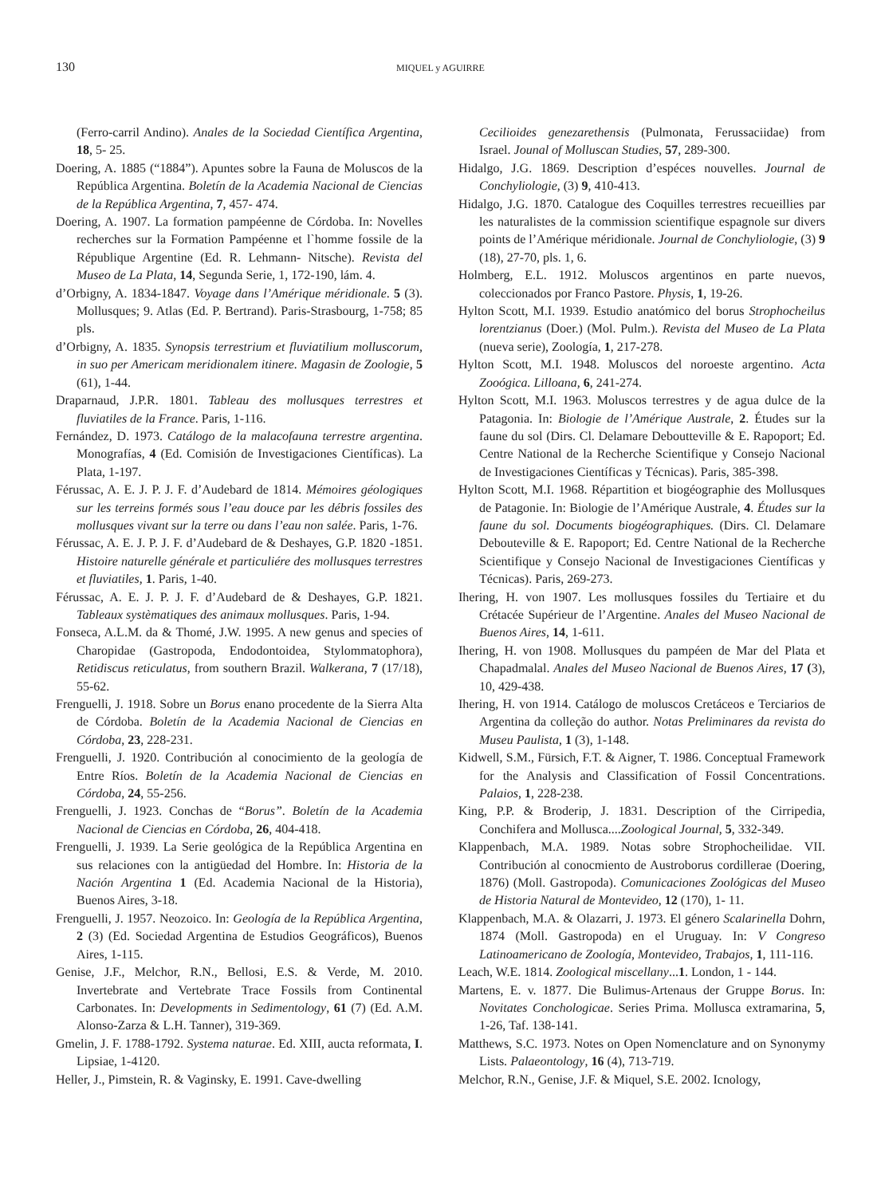130
MIQUEL y AGUIRRE
(Ferro-carril Andino). Anales de la Sociedad Científica Argentina, 18, 5- 25.
Doering, A. 1885 (“1884”). Apuntes sobre la Fauna de Moluscos de la República Argentina. Boletín de la Academia Nacional de Ciencias de la República Argentina, 7, 457- 474.
Doering, A. 1907. La formation pampéenne de Córdoba. In: Novelles recherches sur la Formation Pampéenne et l`homme fossile de la République Argentine (Ed. R. Lehmann- Nitsche). Revista del Museo de La Plata, 14, Segunda Serie, 1, 172-190, lám. 4.
d’Orbigny, A. 1834-1847. Voyage dans l’Amérique méridionale. 5 (3). Mollusques; 9. Atlas (Ed. P. Bertrand). Paris-Strasbourg, 1-758; 85 pls.
d’Orbigny, A. 1835. Synopsis terrestrium et fluviatilium molluscorum, in suo per Americam meridionalem itinere. Magasin de Zoologie, 5 (61), 1-44.
Draparnaud, J.P.R. 1801. Tableau des mollusques terrestres et fluviatiles de la France. Paris, 1-116.
Fernández, D. 1973. Catálogo de la malacofauna terrestre argentina. Monografías, 4 (Ed. Comisión de Investigaciones Científicas). La Plata, 1-197.
Férussac, A. E. J. P. J. F. d’Audebard de 1814. Mémoires géologiques sur les terreins formés sous l’eau douce par les débris fossiles des mollusques vivant sur la terre ou dans l’eau non salée. Paris, 1-76.
Férussac, A. E. J. P. J. F. d’Audebard de & Deshayes, G.P. 1820 -1851. Histoire naturelle générale et particuliére des mollusques terrestres et fluviatiles, 1. Paris, 1-40.
Férussac, A. E. J. P. J. F. d’Audebard de & Deshayes, G.P. 1821. Tableaux systèmatiques des animaux mollusques. Paris, 1-94.
Fonseca, A.L.M. da & Thomé, J.W. 1995. A new genus and species of Charopidae (Gastropoda, Endodontoidea, Stylommatophora), Retidiscus reticulatus, from southern Brazil. Walkerana, 7 (17/18), 55-62.
Frenguelli, J. 1918. Sobre un Borus enano procedente de la Sierra Alta de Córdoba. Boletín de la Academia Nacional de Ciencias en Córdoba, 23, 228-231.
Frenguelli, J. 1920. Contribución al conocimiento de la geología de Entre Ríos. Boletín de la Academia Nacional de Ciencias en Córdoba, 24, 55-256.
Frenguelli, J. 1923. Conchas de “Borus”. Boletín de la Academia Nacional de Ciencias en Córdoba, 26, 404-418.
Frenguelli, J. 1939. La Serie geológica de la República Argentina en sus relaciones con la antigüedad del Hombre. In: Historia de la Nación Argentina 1 (Ed. Academia Nacional de la Historia), Buenos Aires, 3-18.
Frenguelli, J. 1957. Neozoico. In: Geología de la República Argentina, 2 (3) (Ed. Sociedad Argentina de Estudios Geográficos), Buenos Aires, 1-115.
Genise, J.F., Melchor, R.N., Bellosi, E.S. & Verde, M. 2010. Invertebrate and Vertebrate Trace Fossils from Continental Carbonates. In: Developments in Sedimentology, 61 (7) (Ed. A.M. Alonso-Zarza & L.H. Tanner), 319-369.
Gmelin, J. F. 1788-1792. Systema naturae. Ed. XIII, aucta reformata, I. Lipsiae, 1-4120.
Heller, J., Pimstein, R. & Vaginsky, E. 1991. Cave-dwelling
Cecilioides genezarethensis (Pulmonata, Ferussaciidae) from Israel. Jounal of Molluscan Studies, 57, 289-300.
Hidalgo, J.G. 1869. Description d’espéces nouvelles. Journal de Conchyliologie, (3) 9, 410-413.
Hidalgo, J.G. 1870. Catalogue des Coquilles terrestres recueillies par les naturalistes de la commission scientifique espagnole sur divers points de l’Amérique méridionale. Journal de Conchyliologie, (3) 9 (18), 27-70, pls. 1, 6.
Holmberg, E.L. 1912. Moluscos argentinos en parte nuevos, coleccionados por Franco Pastore. Physis, 1, 19-26.
Hylton Scott, M.I. 1939. Estudio anatómico del borus Strophocheilus lorentzianus (Doer.) (Mol. Pulm.). Revista del Museo de La Plata (nueva serie), Zoología, 1, 217-278.
Hylton Scott, M.I. 1948. Moluscos del noroeste argentino. Acta Zooógica. Lilloana, 6, 241-274.
Hylton Scott, M.I. 1963. Moluscos terrestres y de agua dulce de la Patagonia. In: Biologie de l’Amérique Australe, 2. Études sur la faune du sol (Dirs. Cl. Delamare Deboutteville & E. Rapoport; Ed. Centre National de la Recherche Scientifique y Consejo Nacional de Investigaciones Científicas y Técnicas). Paris, 385-398.
Hylton Scott, M.I. 1968. Répartition et biogéographie des Mollusques de Patagonie. In: Biologie de l’Amérique Australe, 4. Études sur la faune du sol. Documents biogéographiques. (Dirs. Cl. Delamare Debouteville & E. Rapoport; Ed. Centre National de la Recherche Scientifique y Consejo Nacional de Investigaciones Científicas y Técnicas). Paris, 269-273.
Ihering, H. von 1907. Les mollusques fossiles du Tertiaire et du Crétacée Supérieur de l’Argentine. Anales del Museo Nacional de Buenos Aires, 14, 1-611.
Ihering, H. von 1908. Mollusques du pampéen de Mar del Plata et Chapadmalal. Anales del Museo Nacional de Buenos Aires, 17 (3), 10, 429-438.
Ihering, H. von 1914. Catálogo de moluscos Cretáceos e Terciarios de Argentina da colleção do author. Notas Preliminares da revista do Museu Paulista, 1 (3), 1-148.
Kidwell, S.M., Fürsich, F.T. & Aigner, T. 1986. Conceptual Framework for the Analysis and Classification of Fossil Concentrations. Palaios, 1, 228-238.
King, P.P. & Broderip, J. 1831. Description of the Cirripedia, Conchifera and Mollusca....Zoological Journal, 5, 332-349.
Klappenbach, M.A. 1989. Notas sobre Strophocheilidae. VII. Contribución al conocmiento de Austroborus cordillerae (Doering, 1876) (Moll. Gastropoda). Comunicaciones Zoológicas del Museo de Historia Natural de Montevideo, 12 (170), 1- 11.
Klappenbach, M.A. & Olazarri, J. 1973. El género Scalarinella Dohrn, 1874 (Moll. Gastropoda) en el Uruguay. In: V Congreso Latinoamericano de Zoología, Montevideo, Trabajos, 1, 111-116.
Leach, W.E. 1814. Zoological miscellany...1. London, 1 - 144.
Martens, E. v. 1877. Die Bulimus-Artenaus der Gruppe Borus. In: Novitates Conchologicae. Series Prima. Mollusca extramarina, 5, 1-26, Taf. 138-141.
Matthews, S.C. 1973. Notes on Open Nomenclature and on Synonymy Lists. Palaeontology, 16 (4), 713-719.
Melchor, R.N., Genise, J.F. & Miquel, S.E. 2002. Icnology,